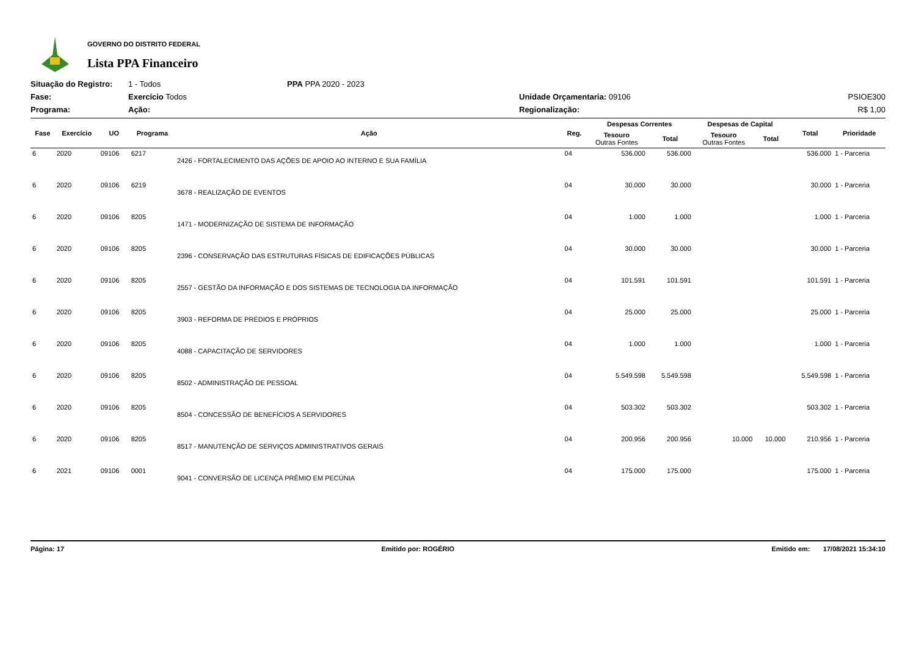GOVERNO DO DISTRITO FEDERAL
Lista PPA Financeiro
Situação do Registro:
1 - Todos
PPA PPA 2020 - 2023
Fase:
Exercício Todos
Unidade Orçamentaria: 09106
PSIOE300
Programa:
Ação:
Regionalização:
R$ 1,00
| Fase | Exercício | UO | Programa | Ação | Reg. | Despesas Correntes | | Despesas de Capital | | Total | Prioridade |
| --- | --- | --- | --- | --- | --- | --- | --- | --- | --- | --- | --- |
| | | | | | | Tesouro Outras Fontes | Total | Tesouro Outras Fontes | Total | | |
| 6 | 2020 | 09106 | 6217 | 2426 - FORTALECIMENTO DAS AÇÕES DE APOIO AO INTERNO E SUA FAMÍLIA | 04 | 536.000 | 536.000 | | | 536.000 | 1 - Parceria |
| 6 | 2020 | 09106 | 6219 | 3678 - REALIZAÇÃO DE EVENTOS | 04 | 30.000 | 30.000 | | | 30.000 | 1 - Parceria |
| 6 | 2020 | 09106 | 8205 | 1471 - MODERNIZAÇÃO DE SISTEMA DE INFORMAÇÃO | 04 | 1.000 | 1.000 | | | 1.000 | 1 - Parceria |
| 6 | 2020 | 09106 | 8205 | 2396 - CONSERVAÇÃO DAS ESTRUTURAS FÍSICAS DE EDIFICAÇÕES PÚBLICAS | 04 | 30.000 | 30.000 | | | 30.000 | 1 - Parceria |
| 6 | 2020 | 09106 | 8205 | 2557 - GESTÃO DA INFORMAÇÃO E DOS SISTEMAS DE TECNOLOGIA DA INFORMAÇÃO | 04 | 101.591 | 101.591 | | | 101.591 | 1 - Parceria |
| 6 | 2020 | 09106 | 8205 | 3903 - REFORMA DE PRÉDIOS E PRÓPRIOS | 04 | 25.000 | 25.000 | | | 25.000 | 1 - Parceria |
| 6 | 2020 | 09106 | 8205 | 4088 - CAPACITAÇÃO DE SERVIDORES | 04 | 1.000 | 1.000 | | | 1.000 | 1 - Parceria |
| 6 | 2020 | 09106 | 8205 | 8502 - ADMINISTRAÇÃO DE PESSOAL | 04 | 5.549.598 | 5.549.598 | | | 5.549.598 | 1 - Parceria |
| 6 | 2020 | 09106 | 8205 | 8504 - CONCESSÃO DE BENEFÍCIOS A SERVIDORES | 04 | 503.302 | 503.302 | | | 503.302 | 1 - Parceria |
| 6 | 2020 | 09106 | 8205 | 8517 - MANUTENÇÃO DE SERVIÇOS ADMINISTRATIVOS GERAIS | 04 | 200.956 | 200.956 | 10.000 | 10.000 | 210.956 | 1 - Parceria |
| 6 | 2021 | 09106 | 0001 | 9041 - CONVERSÃO DE LICENÇA PRÊMIO EM PECÚNIA | 04 | 175.000 | 175.000 | | | 175.000 | 1 - Parceria |
Página: 17 Emitido por: ROGÉRIO Emitido em: 17/08/2021 15:34:10